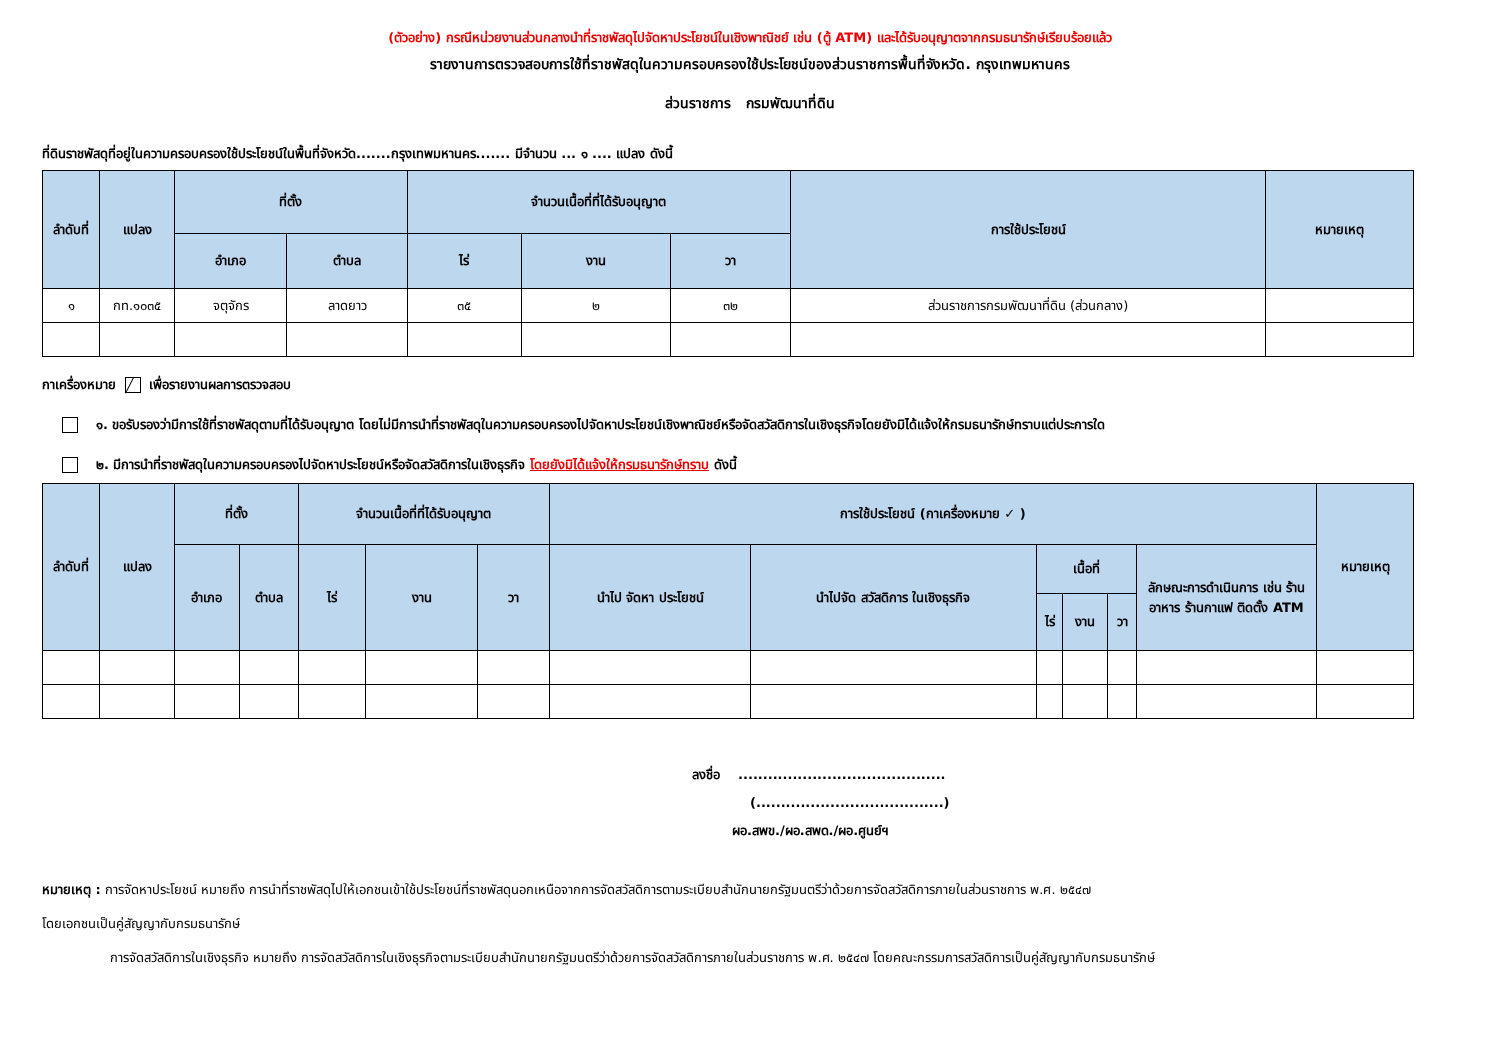(ตัวอย่าง) กรณีหน่วยงานส่วนกลางนำที่ราชพัสดุไปจัดหาประโยชน์ในเชิงพาณิชย์ เช่น (ตู้ ATM) และได้รับอนุญาตจากกรมธนารักษ์เรียบร้อยแล้ว
รายงานการตรวจสอบการใช้ที่ราชพัสดุในความครอบครองใช้ประโยชน์ของส่วนราชการพื้นที่จังหวัด. กรุงเทพมหานคร
ส่วนราชการ กรมพัฒนาที่ดิน
ที่ดินราชพัสดุที่อยู่ในความครอบครองใช้ประโยชน์ในพื้นที่จังหวัด.......กรุงเทพมหานคร....... มีจำนวน ... ๑ .... แปลง ดังนี้
| ลำดับที่ | แปลง | ที่ตั้ง | | จำนวนเนื้อที่ที่ได้รับอนุญาต | | | การใช้ประโยชน์ | หมายเหตุ |
| --- | --- | --- | --- | --- | --- | --- | --- | --- |
| | | อำเภอ | ตำบล | ไร่ | งาน | วา | | |
| ๑ | กท.๑๐๓๕ | จตุจักร | ลาดยาว | ๓๕ | ๒ | ๓๒ | ส่วนราชการกรมพัฒนาที่ดิน (ส่วนกลาง) | |
กาเครื่องหมาย ╱ เพื่อรายงานผลการตรวจสอบ
๑. ขอรับรองว่ามีการใช้ที่ราชพัสดุตามที่ได้รับอนุญาต โดยไม่มีการนำที่ราชพัสดุในความครอบครองไปจัดหาประโยชน์เชิงพาณิชย์หรือจัดสวัสดิการในเชิงธุรกิจโดยยังมิได้แจ้งให้กรมธนารักษ์ทราบแต่ประการใด
๒. มีการนำที่ราชพัสดุในความครอบครองไปจัดหาประโยชน์หรือจัดสวัสดิการในเชิงธุรกิจ โดยยังมิได้แจ้งให้กรมธนารักษ์ทราบ ดังนี้
| ลำดับที่ | แปลง | ที่ตั้ง | | จำนวนเนื้อที่ที่ได้รับอนุญาต | | | การใช้ประโยชน์ (กาเครื่องหมาย ✓ ) | | | | | | หมายเหตุ |
| --- | --- | --- | --- | --- | --- | --- | --- | --- | --- | --- | --- | --- | --- |
| | | อำเภอ | ตำบล | ไร่ | งาน | วา | นำไป จัดหา ประโยชน์ | นำไปจัด สวัสดิการ ในเชิงธุรกิจ | เนื้อที่ | | | ลักษณะการดำเนินการ เช่น ร้านอาหาร ร้านกาแฟ ติดตั้ง ATM | |
| | | | | | | | | | ไร่ | งาน | วา | | |
ลงชื่อ ..........................................
(......................................)
ผอ.สพข./ผอ.สพด./ผอ.ศูนย์ฯ
หมายเหตุ : การจัดหาประโยชน์ หมายถึง การนำที่ราชพัสดุไปให้เอกชนเข้าใช้ประโยชน์ที่ราชพัสดุนอกเหนือจากการจัดสวัสดิการตามระเบียบสำนักนายกรัฐมนตรีว่าด้วยการจัดสวัสดิการภายในส่วนราชการ พ.ศ. ๒๕๔๗
โดยเอกชนเป็นคู่สัญญากับกรมธนารักษ์
การจัดสวัสดิการในเชิงธุรกิจ หมายถึง การจัดสวัสดิการในเชิงธุรกิจตามระเบียบสำนักนายกรัฐมนตรีว่าด้วยการจัดสวัสดิการภายในส่วนราชการ พ.ศ. ๒๕๔๗ โดยคณะกรรมการสวัสดิการเป็นคู่สัญญากับกรมธนารักษ์